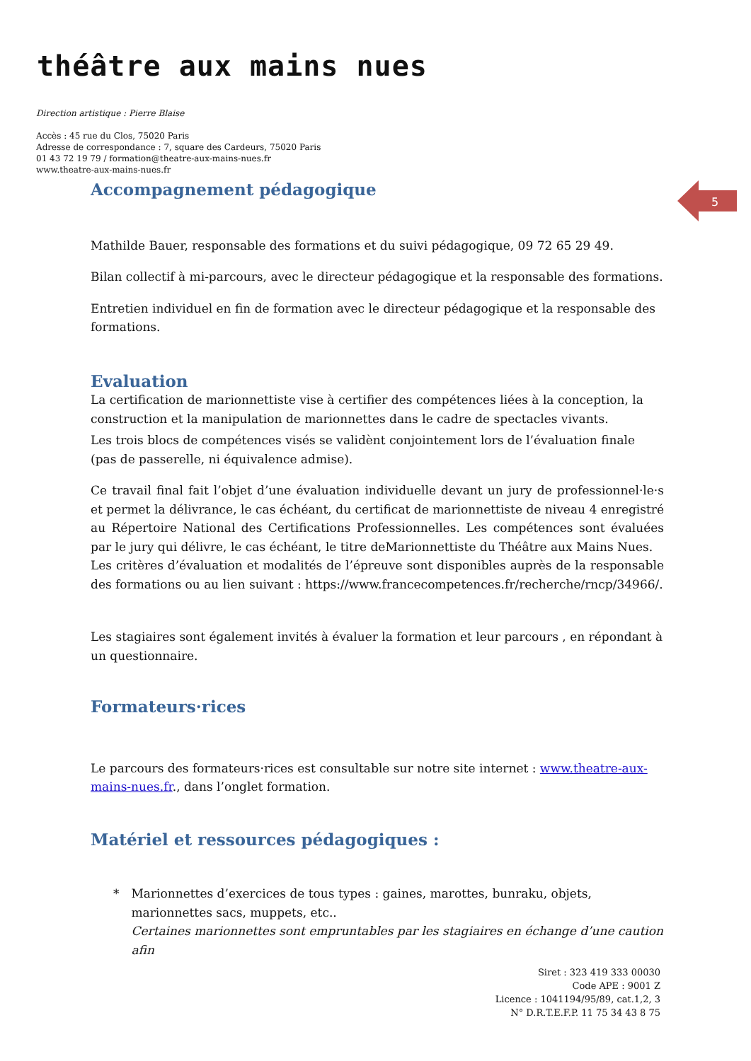théâtre aux mains nues
Direction artistique : Pierre Blaise
Accès : 45 rue du Clos, 75020 Paris
Adresse de correspondance : 7, square des Cardeurs, 75020 Paris
01 43 72 19 79 / formation@theatre-aux-mains-nues.fr
www.theatre-aux-mains-nues.fr
5
Accompagnement pédagogique
Mathilde Bauer, responsable des formations et du suivi pédagogique, 09 72 65 29 49.
Bilan collectif à mi-parcours, avec le directeur pédagogique et la responsable des formations.
Entretien individuel en fin de formation avec le directeur pédagogique et la responsable des formations.
Evaluation
La certification de marionnettiste vise à certifier des compétences liées à la conception, la construction et la manipulation de marionnettes dans le cadre de spectacles vivants.
Les trois blocs de compétences visés se validènt conjointement lors de l’évaluation finale (pas de passerelle, ni équivalence admise).
Ce travail final fait l’objet d’une évaluation individuelle devant un jury de professionnel·le·s et permet la délivrance, le cas échéant, du certificat de marionnettiste de niveau 4 enregistré au Répertoire National des Certifications Professionnelles. Les compétences sont évaluées par le jury qui délivre, le cas échéant, le titre deMarionnettiste du Théâtre aux Mains Nues.
Les critères d’évaluation et modalités de l’épreuve sont disponibles auprès de la responsable des formations ou au lien suivant : https://www.francecompetences.fr/recherche/rncp/34966/.
Les stagiaires sont également invités à évaluer la formation et leur parcours , en répondant à un questionnaire.
Formateurs·rices
Le parcours des formateurs·rices est consultable sur notre site internet : www.theatre-aux-mains-nues.fr., dans l’onglet formation.
Matériel et ressources pédagogiques :
* Marionnettes d’exercices de tous types : gaines, marottes, bunraku, objets, marionnettes sacs, muppets, etc..
Certaines marionnettes sont empruntables par les stagiaires en échange d’une caution afin
Siret : 323 419 333 00030
Code APE : 9001 Z
Licence : 1041194/95/89, cat.1,2, 3
N° D.R.T.E.F.P. 11 75 34 43 8 75